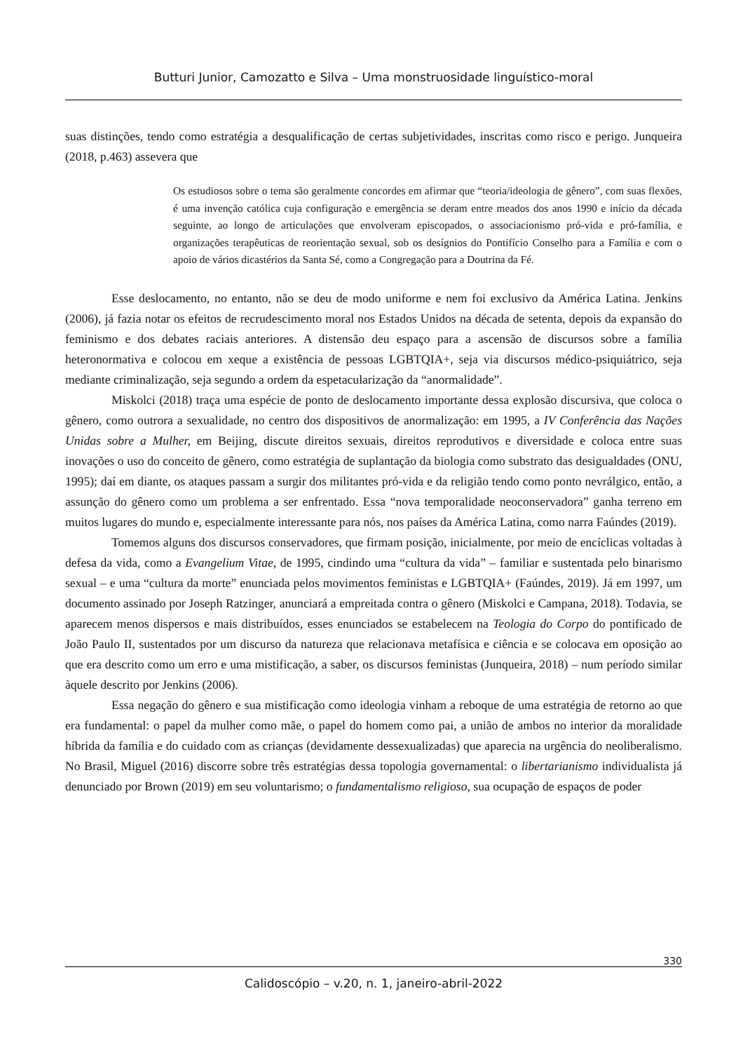Butturi Junior, Camozatto e Silva – Uma monstruosidade linguístico-moral
suas distinções, tendo como estratégia a desqualificação de certas subjetividades, inscritas como risco e perigo. Junqueira (2018, p.463) assevera que
Os estudiosos sobre o tema são geralmente concordes em afirmar que “teoria/ideologia de gênero”, com suas flexões, é uma invenção católica cuja configuração e emergência se deram entre meados dos anos 1990 e início da década seguinte, ao longo de articulações que envolveram episcopados, o associacionismo pró-vida e pró-família, e organizações terapêuticas de reorientação sexual, sob os desígnios do Pontifício Conselho para a Família e com o apoio de vários dicastérios da Santa Sé, como a Congregação para a Doutrina da Fé.
Esse deslocamento, no entanto, não se deu de modo uniforme e nem foi exclusivo da América Latina. Jenkins (2006), já fazia notar os efeitos de recrudescimento moral nos Estados Unidos na década de setenta, depois da expansão do feminismo e dos debates raciais anteriores. A distensão deu espaço para a ascensão de discursos sobre a família heteronormativa e colocou em xeque a existência de pessoas LGBTQIA+, seja via discursos médico-psiquiátrico, seja mediante criminalização, seja segundo a ordem da espetacularização da “anormalidade”.
Miskolci (2018) traça uma espécie de ponto de deslocamento importante dessa explosão discursiva, que coloca o gênero, como outrora a sexualidade, no centro dos dispositivos de anormalização: em 1995, a IV Conferência das Nações Unidas sobre a Mulher, em Beijing, discute direitos sexuais, direitos reprodutivos e diversidade e coloca entre suas inovações o uso do conceito de gênero, como estratégia de suplantação da biologia como substrato das desigualdades (ONU, 1995); daí em diante, os ataques passam a surgir dos militantes pró-vida e da religião tendo como ponto nevrálgico, então, a assunção do gênero como um problema a ser enfrentado. Essa “nova temporalidade neoconservadora” ganha terreno em muitos lugares do mundo e, especialmente interessante para nós, nos países da América Latina, como narra Faúndes (2019).
Tomemos alguns dos discursos conservadores, que firmam posição, inicialmente, por meio de encíclicas voltadas à defesa da vida, como a Evangelium Vitae, de 1995, cindindo uma “cultura da vida” – familiar e sustentada pelo binarismo sexual – e uma “cultura da morte” enunciada pelos movimentos feministas e LGBTQIA+ (Faúndes, 2019). Já em 1997, um documento assinado por Joseph Ratzinger, anunciará a empreitada contra o gênero (Miskolci e Campana, 2018). Todavia, se aparecem menos dispersos e mais distribuídos, esses enunciados se estabelecem na Teologia do Corpo do pontificado de João Paulo II, sustentados por um discurso da natureza que relacionava metafísica e ciência e se colocava em oposição ao que era descrito como um erro e uma mistificação, a saber, os discursos feministas (Junqueira, 2018) – num período similar àquele descrito por Jenkins (2006).
Essa negação do gênero e sua mistificação como ideologia vinham a reboque de uma estratégia de retorno ao que era fundamental: o papel da mulher como mãe, o papel do homem como pai, a união de ambos no interior da moralidade híbrida da família e do cuidado com as crianças (devidamente dessexualizadas) que aparecia na urgência do neoliberalismo. No Brasil, Miguel (2016) discorre sobre três estratégias dessa topologia governamental: o libertarianismo individualista já denunciado por Brown (2019) em seu voluntarismo; o fundamentalismo religioso, sua ocupação de espaços de poder
330
Calidoscópio – v.20, n. 1, janeiro-abril-2022